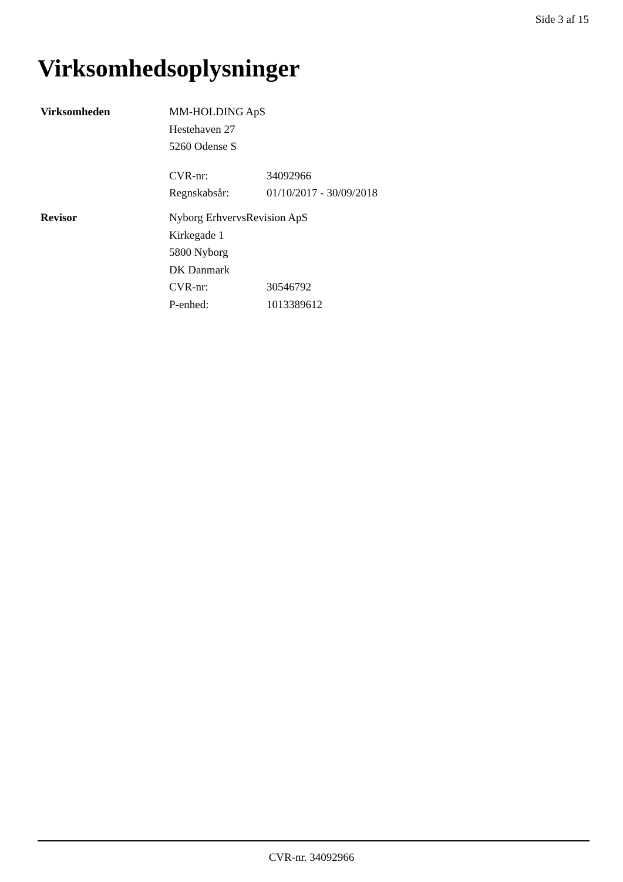Side 3 af 15
Virksomhedsoplysninger
Virksomheden
MM-HOLDING ApS
Hestehaven 27
5260 Odense S
CVR-nr: 34092966
Regnskabsår: 01/10/2017 - 30/09/2018
Revisor
Nyborg ErhvervsRevision ApS
Kirkegade 1
5800 Nyborg
DK Danmark
CVR-nr: 30546792
P-enhed: 1013389612
CVR-nr. 34092966